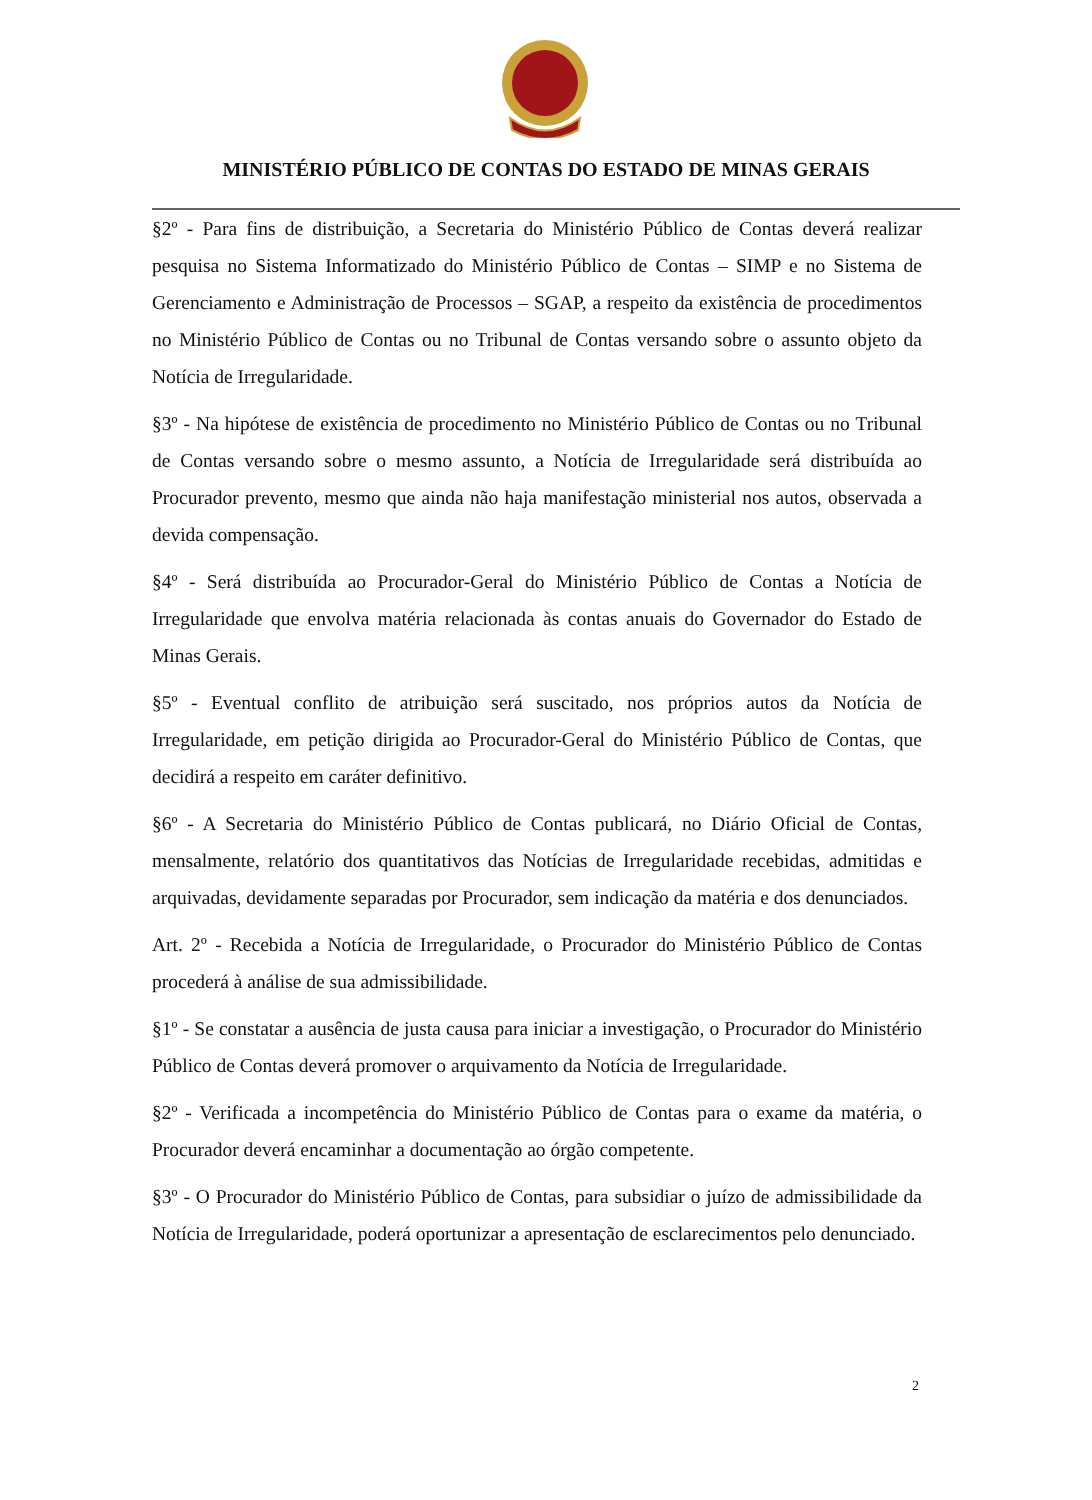MINISTÉRIO PÚBLICO DE CONTAS DO ESTADO DE MINAS GERAIS
§2º - Para fins de distribuição, a Secretaria do Ministério Público de Contas deverá realizar pesquisa no Sistema Informatizado do Ministério Público de Contas – SIMP e no Sistema de Gerenciamento e Administração de Processos – SGAP, a respeito da existência de procedimentos no Ministério Público de Contas ou no Tribunal de Contas versando sobre o assunto objeto da Notícia de Irregularidade.
§3º - Na hipótese de existência de procedimento no Ministério Público de Contas ou no Tribunal de Contas versando sobre o mesmo assunto, a Notícia de Irregularidade será distribuída ao Procurador prevento, mesmo que ainda não haja manifestação ministerial nos autos, observada a devida compensação.
§4º - Será distribuída ao Procurador-Geral do Ministério Público de Contas a Notícia de Irregularidade que envolva matéria relacionada às contas anuais do Governador do Estado de Minas Gerais.
§5º - Eventual conflito de atribuição será suscitado, nos próprios autos da Notícia de Irregularidade, em petição dirigida ao Procurador-Geral do Ministério Público de Contas, que decidirá a respeito em caráter definitivo.
§6º - A Secretaria do Ministério Público de Contas publicará, no Diário Oficial de Contas, mensalmente, relatório dos quantitativos das Notícias de Irregularidade recebidas, admitidas e arquivadas, devidamente separadas por Procurador, sem indicação da matéria e dos denunciados.
Art. 2º - Recebida a Notícia de Irregularidade, o Procurador do Ministério Público de Contas procederá à análise de sua admissibilidade.
§1º - Se constatar a ausência de justa causa para iniciar a investigação, o Procurador do Ministério Público de Contas deverá promover o arquivamento da Notícia de Irregularidade.
§2º - Verificada a incompetência do Ministério Público de Contas para o exame da matéria, o Procurador deverá encaminhar a documentação ao órgão competente.
§3º - O Procurador do Ministério Público de Contas, para subsidiar o juízo de admissibilidade da Notícia de Irregularidade, poderá oportunizar a apresentação de esclarecimentos pelo denunciado.
2